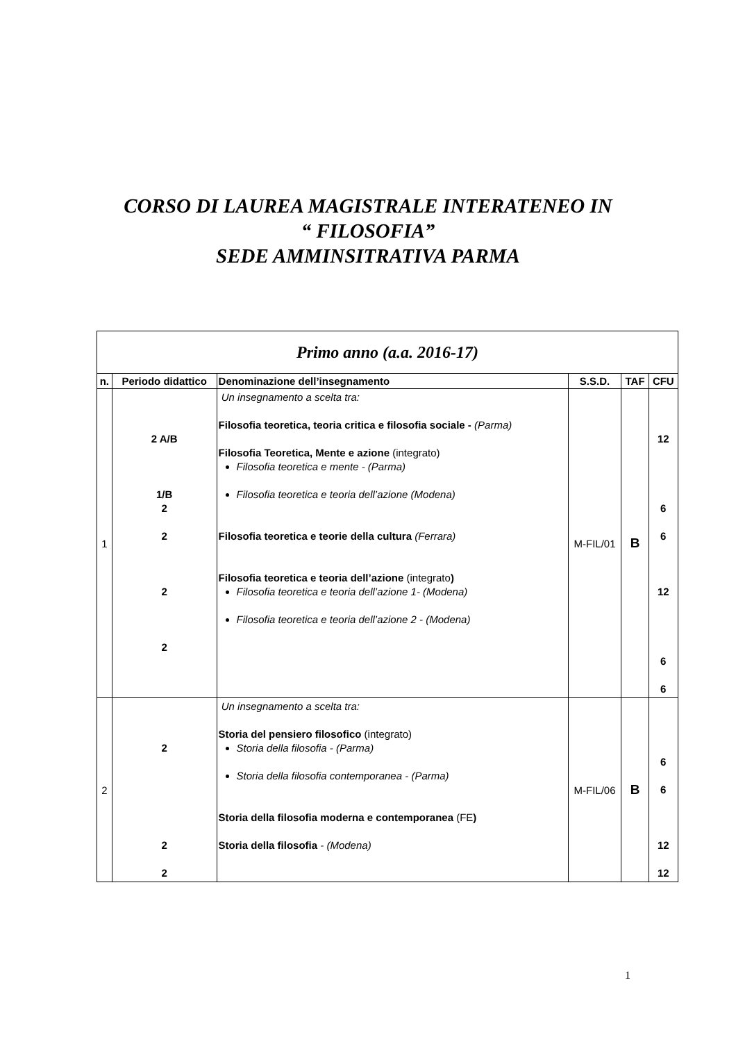CORSO DI LAUREA MAGISTRALE INTERATENEO IN
“ FILOSOFIA”
SEDE AMMINSITRATIVA PARMA
| Primo anno (a.a. 2016-17) | | | | | |
| n. | Periodo didattico | Denominazione dell’insegnamento | S.S.D. | TAF | CFU |
| 1 | 2 A/B 1/B 2 2 2 2 | Un insegnamento a scelta tra: Filosofia teoretica, teoria critica e filosofia sociale - (Parma) Filosofia Teoretica, Mente e azione (integrato) Filosofia teoretica e mente - (Parma) Filosofia teoretica e teoria dell’azione (Modena) Filosofia teoretica e teorie della cultura (Ferrara) Filosofia teoretica e teoria dell’azione (integrato ) Filosofia teoretica e teoria dell’azione 1- (Modena) Filosofia teoretica e teoria dell’azione 2 - (Modena) | M-FIL/01 | B | 12 6 6 12 6 6 |
| 2 | 2 2 2 | Un insegnamento a scelta tra: Storia del pensiero filosofico (integrato) Storia della filosofia - (Parma) Storia della filosofia contemporanea - (Parma) Storia della filosofia moderna e contemporanea (FE ) Storia della filosofia - (Modena) | M-FIL/06 | B | 6 6 12 12 |
1